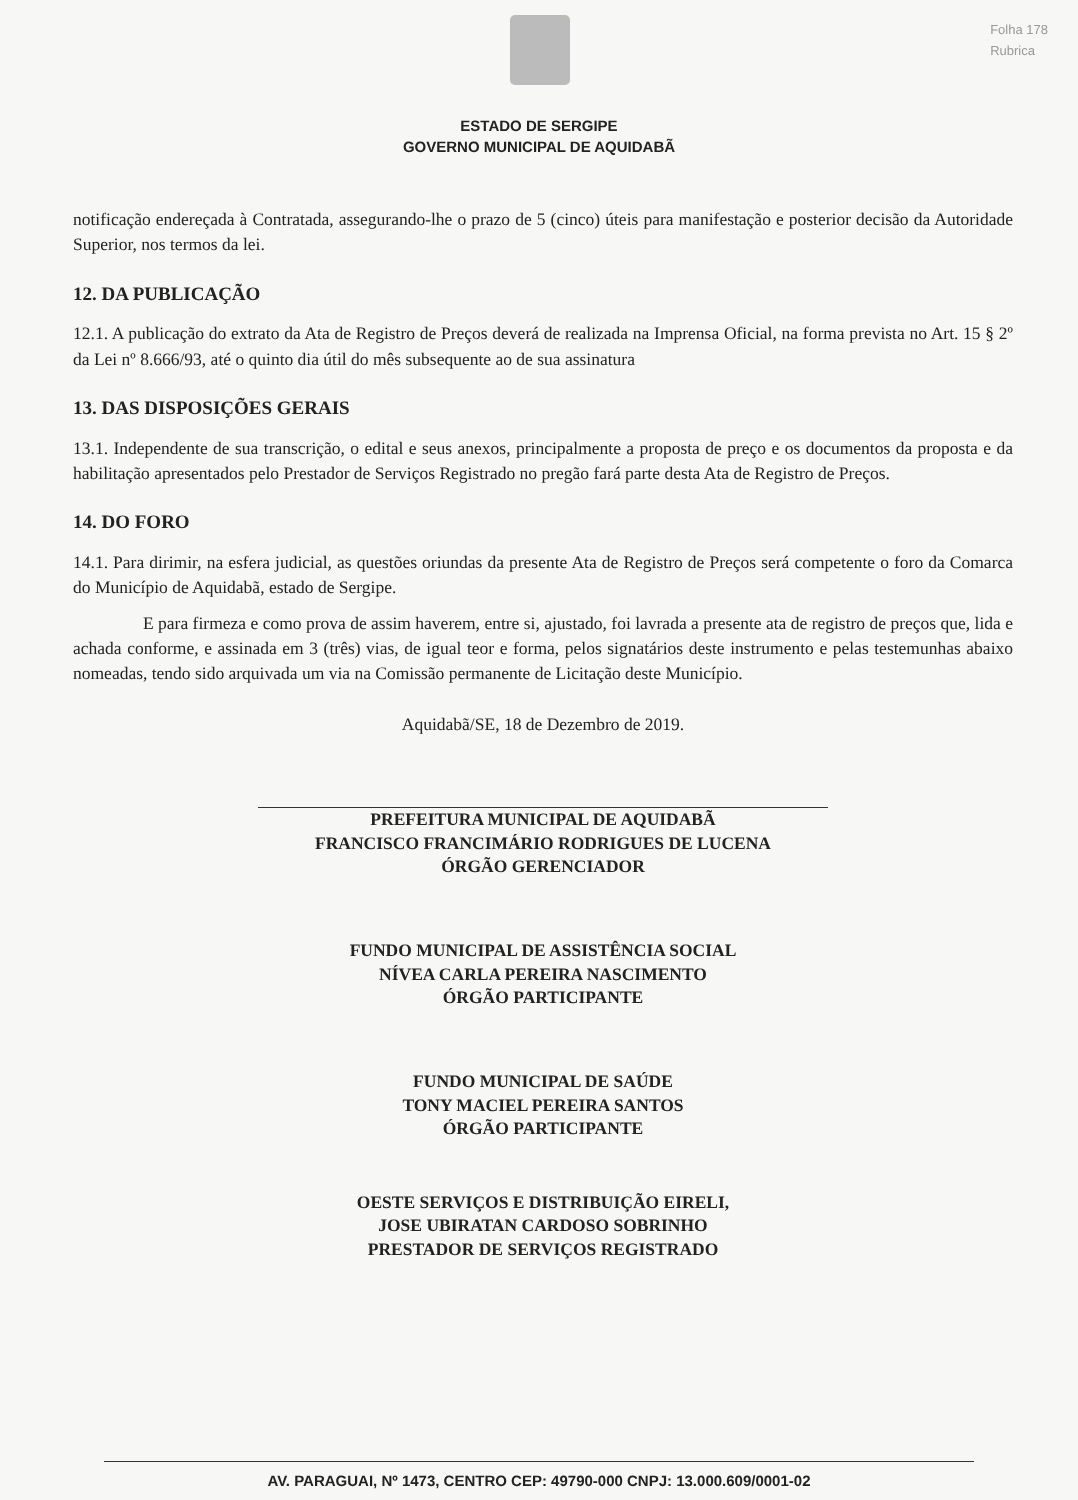Folha 178
Rubrica
ESTADO DE SERGIPE
GOVERNO MUNICIPAL DE AQUIDABÃ
notificação endereçada à Contratada, assegurando-lhe o prazo de 5 (cinco) úteis para manifestação e posterior decisão da Autoridade Superior, nos termos da lei.
12. DA PUBLICAÇÃO
12.1. A publicação do extrato da Ata de Registro de Preços deverá de realizada na Imprensa Oficial, na forma prevista no Art. 15 § 2º da Lei nº 8.666/93, até o quinto dia útil do mês subsequente ao de sua assinatura
13. DAS DISPOSIÇÕES GERAIS
13.1. Independente de sua transcrição, o edital e seus anexos, principalmente a proposta de preço e os documentos da proposta e da habilitação apresentados pelo Prestador de Serviços Registrado no pregão fará parte desta Ata de Registro de Preços.
14. DO FORO
14.1. Para dirimir, na esfera judicial, as questões oriundas da presente Ata de Registro de Preços será competente o foro da Comarca do Município de Aquidabã, estado de Sergipe.
E para firmeza e como prova de assim haverem, entre si, ajustado, foi lavrada a presente ata de registro de preços que, lida e achada conforme, e assinada em 3 (três) vias, de igual teor e forma, pelos signatários deste instrumento e pelas testemunhas abaixo nomeadas, tendo sido arquivada um via na Comissão permanente de Licitação deste Município.
Aquidabã/SE, 18 de Dezembro de 2019.
PREFEITURA MUNICIPAL DE AQUIDABÃ
FRANCISCO FRANCIMÁRIO RODRIGUES DE LUCENA
ÓRGÃO GERENCIADOR
FUNDO MUNICIPAL DE ASSISTÊNCIA SOCIAL
NÍVEA CARLA PEREIRA NASCIMENTO
ÓRGÃO PARTICIPANTE
FUNDO MUNICIPAL DE SAÚDE
TONY MACIEL PEREIRA SANTOS
ÓRGÃO PARTICIPANTE
OESTE SERVIÇOS E DISTRIBUIÇÃO EIRELI,
JOSE UBIRATAN CARDOSO SOBRINHO
PRESTADOR DE SERVIÇOS REGISTRADO
AV. PARAGUAI, Nº 1473, CENTRO CEP: 49790-000 CNPJ: 13.000.609/0001-02